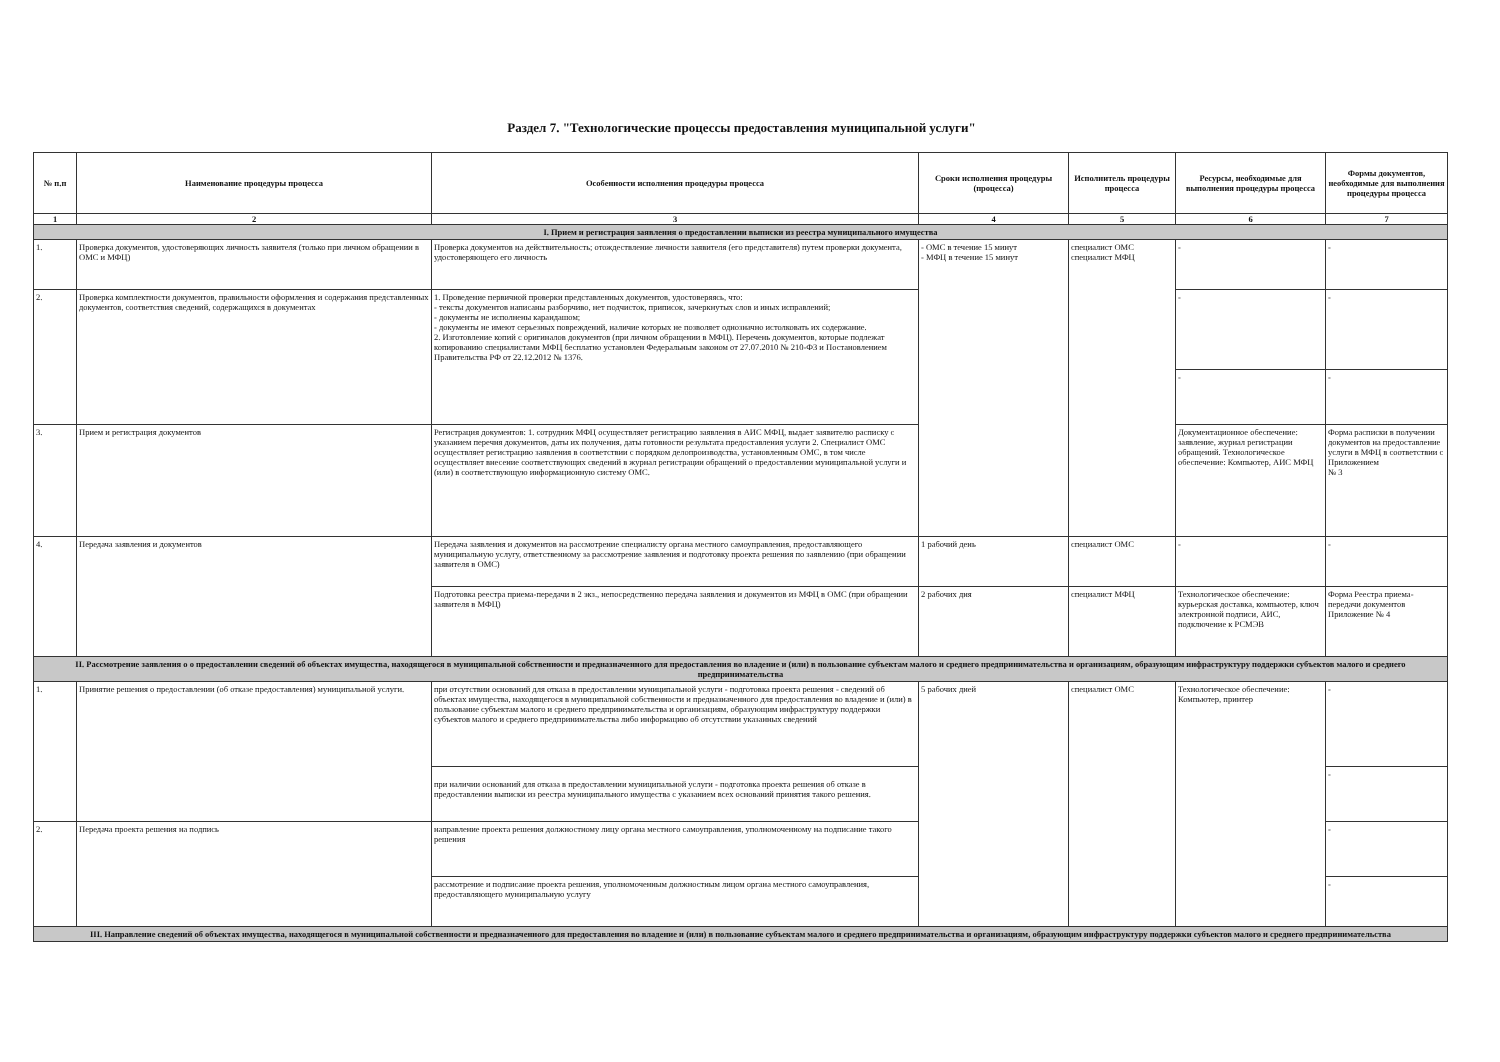Раздел 7. "Технологические процессы предоставления муниципальной услуги"
| № п.п | Наименование процедуры процесса | Особенности исполнения процедуры процесса | Сроки исполнения процедуры (процесса) | Исполнитель процедуры процесса | Ресурсы, необходимые для выполнения процедуры процесса | Формы документов, необходимые для выполнения процедуры процесса |
| --- | --- | --- | --- | --- | --- | --- |
| 1 | 2 | 3 | 4 | 5 | 6 | 7 |
| I. Прием и регистрация заявления о предоставлении выписки из реестра муниципального имущества | | | | | | |
| 1. | Проверка документов, удостоверяющих личность заявителя (только при личном обращении в ОМС и МФЦ) | Проверка документов на действительность; отождествление личности заявителя (его представителя) путем проверки документа, удостоверяющего его личность | - ОМС в течение 15 минут - МФЦ в течение 15 минут | специалист ОМС специалист МФЦ | - | - |
| 2. | Проверка комплектности документов, правильности оформления и содержания представленных документов, соответствия сведений, содержащихся в документах | 1. Проведение первичной проверки представленных документов, удостоверяясь, что: - тексты документов написаны разборчиво, нет подчисток, приписок, зачеркнутых слов и иных исправлений; - документы не исполнены карандашом; - документы не имеют серьезных повреждений, наличие которых не позволяет однозначно истолковать их содержание. 2. Изготовление копий с оригиналов документов (при личном обращении в МФЦ). Перечень документов, которые подлежат копированию специалистами МФЦ бесплатно установлен Федеральным законом от 27.07.2010 № 210-ФЗ и Постановлением Правительства РФ от 22.12.2012 № 1376. | | | - | - |
| | | | | | - | - |
| 3. | Прием и регистрация документов | Регистрация документов: 1. сотрудник МФЦ осуществляет регистрацию заявления в АИС МФЦ, выдает заявителю расписку с указанием перечня документов, даты их получения, даты готовности результата предоставления услуги 2. Специалист ОМС осуществляет регистрацию заявления в соответствии с порядком делопроизводства, установленным ОМС, в том числе осуществляет внесение соответствующих сведений в журнал регистрации обращений о предоставлении муниципальной услуги и (или) в соответствующую информационную систему ОМС. | | | Документационное обеспечение: заявление, журнал регистрации обращений. Технологическое обеспечение: Компьютер, АИС МФЦ | Форма расписки в получении документов на предоставление услуги в МФЦ в соответствии с Приложением № 3 |
| 4. | Передача заявления и документов | Передача заявления и документов на рассмотрение специалисту органа местного самоуправления, предоставляющего муниципальную услугу, ответственному за рассмотрение заявления и подготовку проекта решения по заявлению (при обращении заявителя в ОМС) | 1 рабочий день | специалист ОМС | - | - |
| | | Подготовка реестра приема-передачи в 2 экз., непосредственно передача заявления и документов из МФЦ в ОМС (при обращении заявителя в МФЦ) | 2 рабочих дня | специалист МФЦ | Технологическое обеспечение: курьерская доставка, компьютер, ключ электронной подписи, АИС, подключение к РСМЭВ | Форма Реестра приема-передачи документов Приложение № 4 |
| II. Рассмотрение заявления о о предоставлении сведений об объектах имущества, находящегося в муниципальной собственности и предназначенного для предоставления во владение и (или) в пользование субъектам малого и среднего предпринимательства и организациям, образующим инфраструктуру поддержки субъектов малого и среднего предпринимательства | | | | | | |
| 1. | Принятие решения о предоставлении (об отказе предоставления) муниципальной услуги. | при отсутствии оснований для отказа в предоставлении муниципальной услуги - подготовка проекта решения - сведений об объектах имущества, находящегося в муниципальной собственности и предназначенного для предоставления во владение и (или) в пользование субъектам малого и среднего предпринимательства и организациям, образующим инфраструктуру поддержки субъектов малого и среднего предпринимательства либо информацию об отсутствии указанных сведений | 5 рабочих дней | специалист ОМС | Технологическое обеспечение: Компьютер, принтер | - |
| | | при наличии оснований для отказа в предоставлении муниципальной услуги - подготовка проекта решения об отказе в предоставлении выписки из реестра муниципального имущества с указанием всех оснований принятия такого решения. | | | | - |
| 2. | Передача проекта решения на подпись | направление проекта решения должностному лицу органа местного самоуправления, уполномоченному на подписание такого решения | | | | - |
| | | рассмотрение и подписание проекта решения, уполномоченным должностным лицом органа местного самоуправления, предоставляющего муниципальную услугу | | | | - |
| III. Направление сведений об объектах имущества, находящегося в муниципальной собственности и предназначенного для предоставления во владение и (или) в пользование субъектам малого и среднего предпринимательства и организациям, образующим инфраструктуру поддержки субъектов малого и среднего предпринимательства | | | | | | |